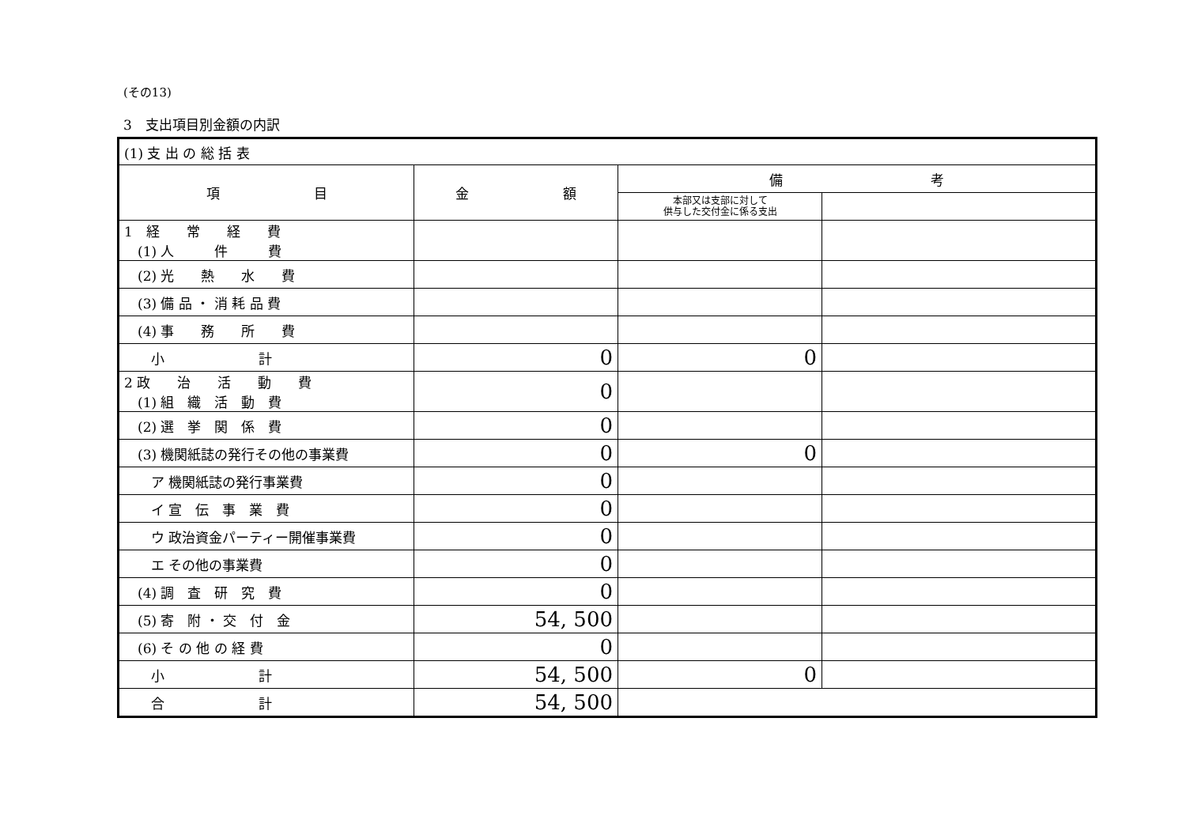(その13)
3　支出項目別金額の内訳
| (1) 支 出 の 総 括 表 | | | |
| 項 目 | 金 額 | 備 考 | |
| | | 本部又は支部に対して 供与した交付金に係る支出 | |
| 1 経 常 経 費 (1) 人 件 費 | | | |
| (2) 光 熱 水 費 | | | |
| (3) 備 品 ・ 消 耗 品 費 | | | |
| (4) 事 務 所 費 | | | |
| 小 計 | 0 | 0 | |
| 2 政 治 活 動 費 (1) 組 織 活 動 費 | 0 | | |
| (2) 選 挙 関 係 費 | 0 | | |
| (3) 機関紙誌の発行その他の事業費 | 0 | 0 | |
| ア 機関紙誌の発行事業費 | 0 | | |
| イ 宣 伝 事 業 費 | 0 | | |
| ウ 政治資金パーティー開催事業費 | 0 | | |
| エ その他の事業費 | 0 | | |
| (4) 調 査 研 究 費 | 0 | | |
| (5) 寄 附 ・ 交 付 金 | 54, 500 | | |
| (6) そ の 他 の 経 費 | 0 | | |
| 小 計 | 54, 500 | 0 | |
| 合 計 | 54, 500 | | |